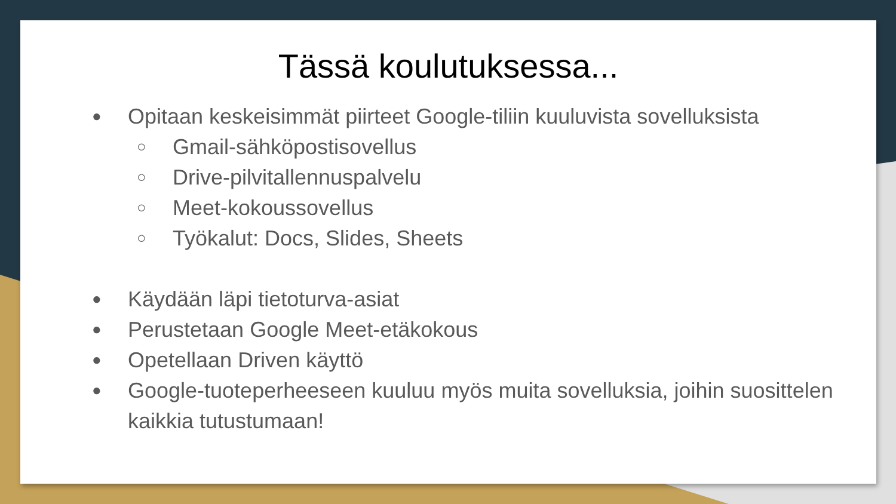Tässä koulutuksessa...
● Opitaan keskeisimmät piirteet Google-tiliin kuuluvista sovelluksista
○ Gmail-sähköpostisovellus
○ Drive-pilvitallennuspalvelu
○ Meet-kokoussovellus
○ Työkalut: Docs, Slides, Sheets
● Käydään läpi tietoturva-asiat
● Perustetaan Google Meet-etäkokous
● Opetellaan Driven käyttö
● Google-tuoteperheeseen kuuluu myös muita sovelluksia, joihin suosittelen kaikkia tutustumaan!